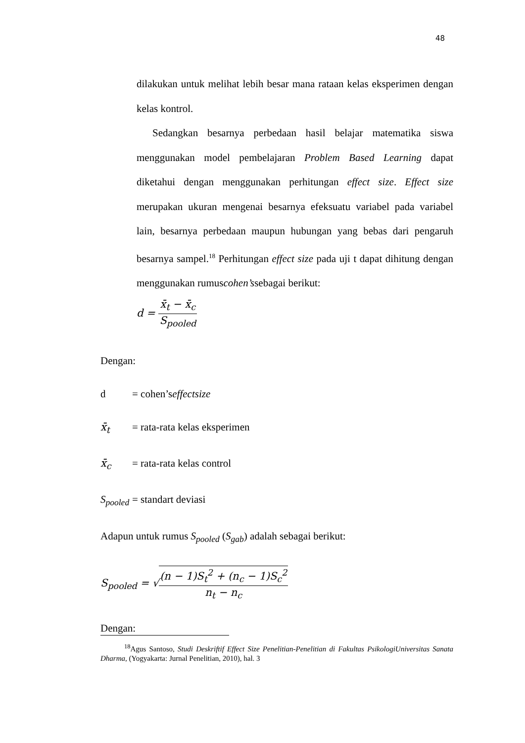48
dilakukan untuk melihat lebih besar mana rataan kelas eksperimen dengan kelas kontrol.
Sedangkan besarnya perbedaan hasil belajar matematika siswa menggunakan model pembelajaran Problem Based Learning dapat diketahui dengan menggunakan perhitungan effect size. Effect size merupakan ukuran mengenai besarnya efeksuatu variabel pada variabel lain, besarnya perbedaan maupun hubungan yang bebas dari pengaruh besarnya sampel.<sup>18</sup> Perhitungan effect size pada uji t dapat dihitung dengan menggunakan rumuscohen’ssebagai berikut:
d = x̄<sub>t</sub> − x̄<sub>c</sub> S<sub>pooled</sub>
Dengan:
d = cohen’seffectsize
x̄<sub>t</sub> = rata-rata kelas eksperimen
x̄<sub>c</sub> = rata-rata kelas control
S<sub>pooled</sub> = standart deviasi
Adapun untuk rumus S<sub>pooled</sub> (S<sub>gab</sub>) adalah sebagai berikut:
S<sub>pooled</sub> = √(n − 1)S<sub>t</sub><sup>2</sup> + (n<sub>c</sub> − 1)S<sub>c</sub><sup>2</sup> n<sub>t</sub> − n<sub>c</sub>
Dengan:
<sup>18</sup> Agus Santoso, Studi Deskriftif Effect Size Penelitian-Penelitian di Fakultas PsikologiUniversitas Sanata Dharma, (Yogyakarta: Jurnal Penelitian, 2010), hal. 3